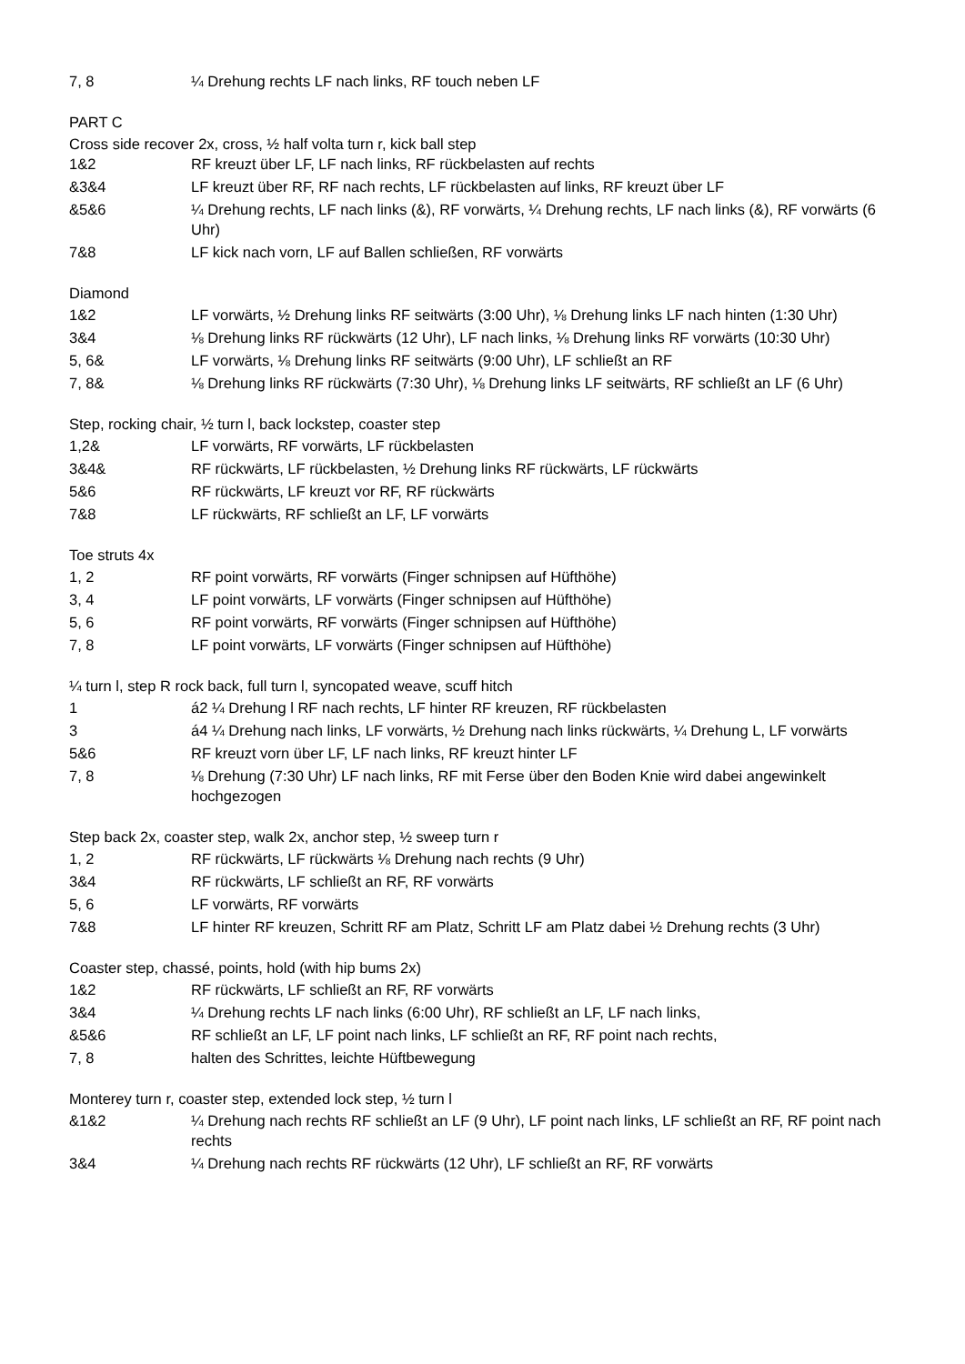| 7, 8 | ¼ Drehung rechts LF nach links, RF touch neben LF |
PART C
Cross side recover 2x, cross, ½ half volta turn r, kick ball step
| 1&2 | RF kreuzt über LF, LF nach links, RF rückbelasten auf rechts |
| &3&4 | LF kreuzt über RF, RF nach rechts, LF rückbelasten auf links, RF kreuzt über LF |
| &5&6 | ¼ Drehung rechts, LF nach links (&), RF vorwärts, ¼ Drehung rechts, LF nach links (&), RF vorwärts (6 Uhr) |
| 7&8 | LF kick nach vorn, LF auf Ballen schließen, RF vorwärts |
Diamond
| 1&2 | LF vorwärts, ½ Drehung links RF seitwärts (3:00 Uhr), ⅛ Drehung links LF nach hinten (1:30 Uhr) |
| 3&4 | ⅛ Drehung links RF rückwärts (12 Uhr), LF nach links, ⅛ Drehung links RF vorwärts (10:30 Uhr) |
| 5, 6& | LF vorwärts, ⅛ Drehung links RF seitwärts (9:00 Uhr), LF schließt an RF |
| 7, 8& | ⅛ Drehung links RF rückwärts (7:30 Uhr), ⅛ Drehung links LF seitwärts, RF schließt an LF (6 Uhr) |
Step, rocking chair, ½ turn l, back lockstep, coaster step
| 1,2& | LF vorwärts, RF vorwärts, LF rückbelasten |
| 3&4& | RF rückwärts, LF rückbelasten, ½ Drehung links RF rückwärts, LF rückwärts |
| 5&6 | RF rückwärts, LF kreuzt vor RF, RF rückwärts |
| 7&8 | LF rückwärts, RF schließt an LF, LF vorwärts |
Toe struts 4x
| 1, 2 | RF point vorwärts, RF vorwärts (Finger schnipsen auf Hüfthöhe) |
| 3, 4 | LF point vorwärts, LF vorwärts (Finger schnipsen auf Hüfthöhe) |
| 5, 6 | RF point vorwärts, RF vorwärts (Finger schnipsen auf Hüfthöhe) |
| 7, 8 | LF point vorwärts, LF vorwärts (Finger schnipsen auf Hüfthöhe) |
¼ turn l, step R rock back, full turn l, syncopated weave, scuff hitch
| 1 | á2 ¼ Drehung l RF nach rechts, LF hinter RF kreuzen, RF rückbelasten |
| 3 | á4 ¼ Drehung nach links, LF vorwärts, ½ Drehung nach links rückwärts, ¼ Drehung L, LF vorwärts |
| 5&6 | RF kreuzt vorn über LF, LF nach links, RF kreuzt hinter LF |
| 7, 8 | ⅛ Drehung (7:30 Uhr) LF nach links, RF mit Ferse über den Boden Knie wird dabei angewinkelt hochgezogen |
Step back 2x, coaster step, walk 2x, anchor step, ½ sweep turn r
| 1, 2 | RF rückwärts, LF rückwärts ⅛ Drehung nach rechts (9 Uhr) |
| 3&4 | RF rückwärts, LF schließt an RF, RF vorwärts |
| 5, 6 | LF vorwärts, RF vorwärts |
| 7&8 | LF hinter RF kreuzen, Schritt RF am Platz, Schritt LF am Platz dabei ½ Drehung rechts (3 Uhr) |
Coaster step, chassé, points, hold (with hip bums 2x)
| 1&2 | RF rückwärts, LF schließt an RF, RF vorwärts |
| 3&4 | ¼ Drehung rechts LF nach links (6:00 Uhr), RF schließt an LF, LF nach links, |
| &5&6 | RF schließt an LF, LF point nach links, LF schließt an RF, RF point nach rechts, |
| 7, 8 | halten des Schrittes, leichte Hüftbewegung |
Monterey turn r, coaster step, extended lock step, ½ turn l
| &1&2 | ¼ Drehung nach rechts RF schließt an LF (9 Uhr), LF point nach links, LF schließt an RF, RF point nach rechts |
| 3&4 | ¼ Drehung nach rechts RF rückwärts (12 Uhr), LF schließt an RF, RF vorwärts |